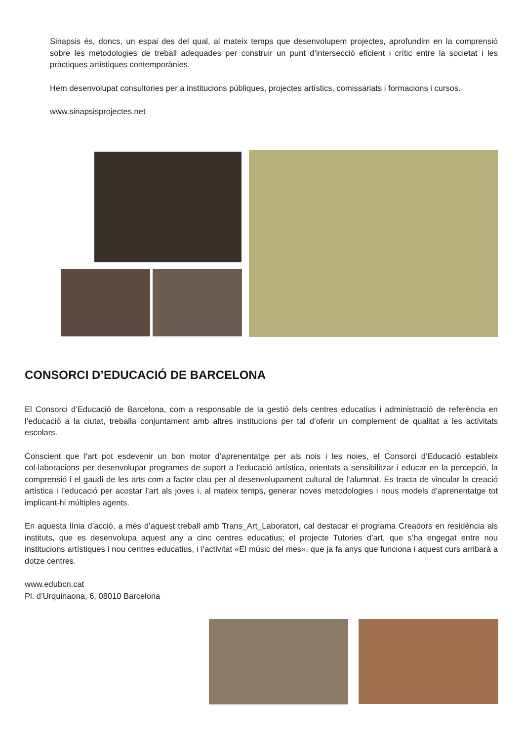Sinapsis és, doncs, un espai des del qual, al mateix temps que desenvolupem projectes, aprofundim en la comprensió sobre les metodologies de treball adequades per construir un punt d’intersecció eficient i crític entre la societat i les pràctiques artístiques contemporànies.
Hem desenvolupat consultories per a institucions públiques, projectes artístics, comissariats i formacions i cursos.
www.sinapsisprojectes.net
CONSORCI D’EDUCACIÓ DE BARCELONA
El Consorci d’Educació de Barcelona, com a responsable de la gestió dels centres educatius i administració de referència en l’educació a la ciutat, treballa conjuntament amb altres institucions per tal d’oferir un complement de qualitat a les activitats escolars.
Conscient que l’art pot esdevenir un bon motor d’aprenentatge per als nois i les noies, el Consorci d’Educació estableix col·laboracions per desenvolupar programes de suport a l’educació artística, orientats a sensibilitzar i educar en la percepció, la comprensió i el gaudi de les arts com a factor clau per al desenvolupament cultural de l’alumnat. Es tracta de vincular la creació artística i l’educació per acostar l’art als joves i, al mateix temps, generar noves metodologies i nous models d’aprenentatge tot implicant-hi múltiples agents.
En aquesta línia d’acció, a més d’aquest treball amb Trans_Art_Laboratori, cal destacar el programa Creadors en residència als instituts, que es desenvolupa aquest any a cinc centres educatius; el projecte Tutories d’art, que s’ha engegat entre nou institucions artístiques i nou centres educatius, i l’activitat «El músic del mes», que ja fa anys que funciona i aquest curs arribarà a dotze centres.
www.edubcn.cat
Pl. d’Urquinaona, 6, 08010 Barcelona